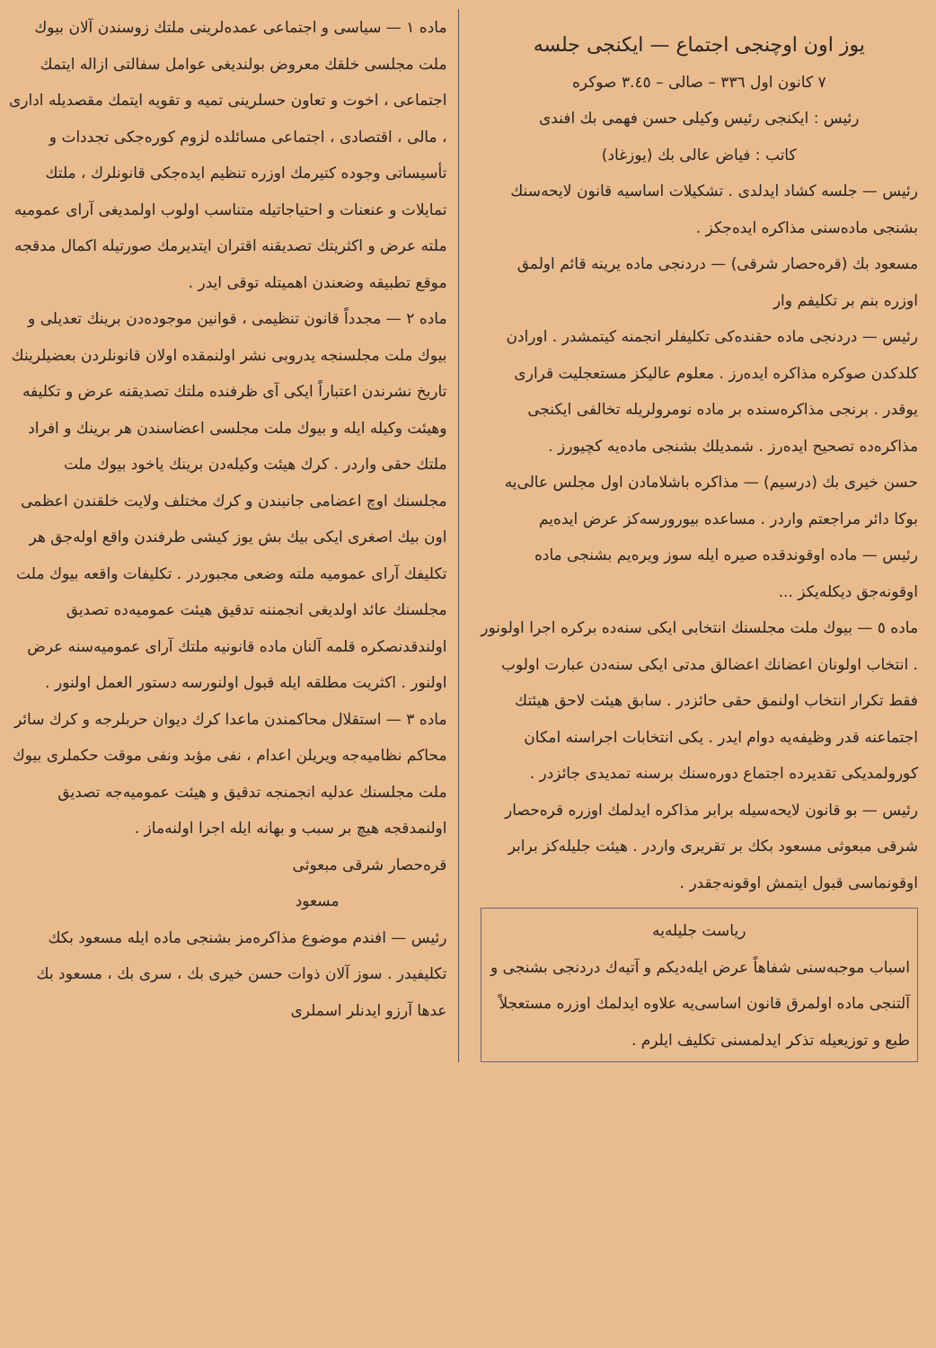یوز اون اوچنجی اجتماع — ایکنجی جلسه
٧ کانون اول ٣٣٦ – صالی – ٣.٤٥ صوکره
رئیس : ایکنجی رئیس وکیلی حسن فهمی بك افندی
کاتب : فیاض عالی بك (یوزغاد)
رئیس — جلسه کشاد ایدلدی . تشکیلات اساسیه قانون لایحه‌سنك بشنجی ماده‌سنی مذاکره ایده‌جکز .
مسعود بك (قره‌حصار شرقی) — دردنجی ماده یرینه قائم اولمق اوزره بنم بر تکلیفم وار
رئیس — دردنجی ماده حقنده‌کی تکلیفلر انجمنه کیتمشدر . اورادن کلدکدن صوکره مذاکره ایده‌رز . معلوم عالیکز مستعجلیت قراری یوقدر . برنجی مذاکره‌سنده بر ماده نومرولریله تخالفی ایکنجی مذاکره‌ده تصحیح ایده‌رز . شمدیلك بشنجی ماده‌یه کچیورز .
حسن خیری بك (درسیم) — مذاکره باشلامادن اول مجلس عالی‌یه بوکا دائر مراجعتم واردر . مساعده بیورورسه‌کز عرض ایده‌یم
رئیس — ماده اوقوندقده صیره ایله سوز ویره‌یم بشنجی ماده اوقونه‌جق دیکله‌یکز ...
ماده ٥ — بیوك ملت مجلسنك انتخابی ایکی سنه‌ده برکره اجرا اولونور . انتخاب اولونان اعضانك اعضالق مدتی ایکی سنه‌دن عبارت اولوب فقط تکرار انتخاب اولنمق حقی حائزدر . سابق هیئت لاحق هیئتك اجتماعنه قدر وظیفه‌یه دوام ایدر . یکی انتخابات اجراسنه امکان کورولمدیکی تقدیرده اجتماع دوره‌سنك برسنه تمدیدی جائزدر .
رئیس — بو قانون لایحه‌سیله برابر مذاکره ایدلمك اوزره قره‌حصار شرقی مبعوثی مسعود بکك بر تقریری واردر . هیئت جلیله‌کز برابر اوقونماسی قبول ایتمش اوقونه‌جقدر .
ریاست جلیله‌یه
اسباب موجبه‌سنی شفاهاً عرض ایله‌دیکم و آتیه‌ك دردنجی بشنجی و آلتنجی ماده اولمرق قانون اساسی‌یه علاوه ایدلمك اوزره مستعجلاً طبع و توزیعیله تذکر ایدلمسنی تکلیف ایلرم .
ماده ١ — سیاسی و اجتماعی عمده‌لرینی ملتك زوسندن آلان بیوك ملت مجلسی خلقك معروض بولندیغی عوامل سفالتی ازاله ایتمك اجتماعی ، اخوت و تعاون حسلرینی تمیه و تقویه ایتمك مقصدیله اداری ، مالی ، اقتصادی ، اجتماعی مسائلده لزوم کوره‌جکی تجددات و تأسیساتی وجوده کتیرمك اوزره تنظیم ایده‌جکی قانونلرك ، ملتك تمایلات و عنعنات و احتیاجاتیله متناسب اولوب اولمدیغی آرای عمومیه ملته عرض و اکثریتك تصدیقنه اقتران ایتدیرمك صورتیله اکمال مدقجه موقع تطبیقه وضعندن اهمیتله توقی ایدر .
ماده ٢ — مجدداً قانون تنظیمی ، قوانین موجوده‌دن برینك تعدیلی و بیوك ملت مجلسنجه یدروبی نشر اولنمقده اولان قانونلردن بعضیلرینك تاریخ نشرندن اعتباراً ایکی آی ظرفنده ملتك تصدیقنه عرض و تکلیفه وهیئت وکیله ایله و بیوك ملت مجلسی اعضاسندن هر برینك و افراد ملتك حقی واردر . کرك هیئت وکیله‌دن برینك یاخود بیوك ملت مجلسنك اوچ اعضامی جانبندن و کرك مختلف ولایت خلقندن اعظمی اون بیك اصغری ایکی بیك بش یوز کیشی طرفندن واقع اوله‌جق هر تکلیفك آرای عمومیه ملته وضعی مجبوردر . تکلیفات واقعه بیوك ملت مجلسنك عائد اولدیغی انجمننه تدقیق هیئت عمومیه‌ده تصدیق اولندقدنصکره قلمه آلنان ماده قانونیه ملتك آرای عمومیه‌سنه عرض اولنور . اکثریت مطلقه ایله قبول اولنورسه دستور العمل اولنور .
ماده ٣ — استقلال محاکمندن ماعدا کرك دیوان حربلرجه و کرك سائر محاکم نظامیه‌جه ویریلن اعدام ، نفی مؤبد ونفی موقت حکملری بیوك ملت مجلسنك عدلیه انجمنجه تدقیق و هیئت عمومیه‌جه تصدیق اولنمدقجه هیچ بر سبب و بهانه ایله اجرا اولنه‌ماز .
قره‌حصار شرقی مبعوثی
مسعود
رئیس — افندم موضوع مذاکره‌مز بشنجی ماده ایله مسعود بکك تکلیفیدر . سوز آلان ذوات حسن خیری بك ، سری بك ، مسعود بك عدها آرزو ایدنلر اسملری